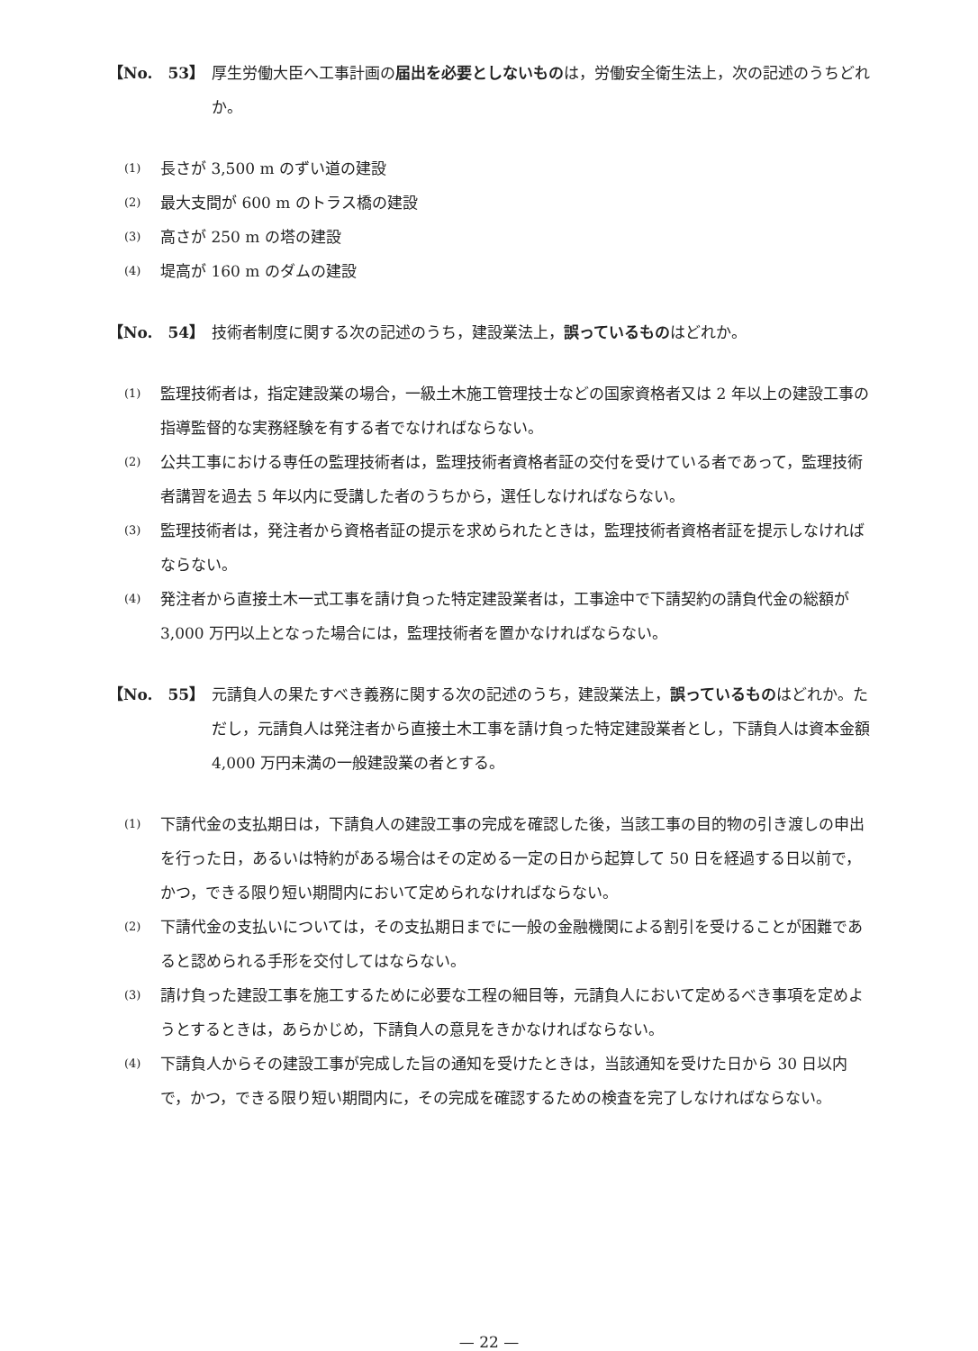【No.　53】 厚生労働大臣へ工事計画の届出を必要としないものは，労働安全衛生法上，次の記述のうちどれか。
(1)
長さが 3,500 m のずい道の建設
(2)
最大支間が 600 m のトラス橋の建設
(3)
高さが 250 m の塔の建設
(4)
堤高が 160 m のダムの建設
【No.　54】 技術者制度に関する次の記述のうち，建設業法上，誤っているものはどれか。
(1)
監理技術者は，指定建設業の場合，一級土木施工管理技士などの国家資格者又は 2 年以上の建設工事の指導監督的な実務経験を有する者でなければならない。
(2)
公共工事における専任の監理技術者は，監理技術者資格者証の交付を受けている者であって，監理技術者講習を過去 5 年以内に受講した者のうちから，選任しなければならない。
(3)
監理技術者は，発注者から資格者証の提示を求められたときは，監理技術者資格者証を提示しなければならない。
(4)
発注者から直接土木一式工事を請け負った特定建設業者は，工事途中で下請契約の請負代金の総額が 3,000 万円以上となった場合には，監理技術者を置かなければならない。
【No.　55】 元請負人の果たすべき義務に関する次の記述のうち，建設業法上，誤っているものはどれか。ただし，元請負人は発注者から直接土木工事を請け負った特定建設業者とし，下請負人は資本金額 4,000 万円未満の一般建設業の者とする。
(1)
下請代金の支払期日は，下請負人の建設工事の完成を確認した後，当該工事の目的物の引き渡しの申出を行った日，あるいは特約がある場合はその定める一定の日から起算して 50 日を経過する日以前で，かつ，できる限り短い期間内において定められなければならない。
(2)
下請代金の支払いについては，その支払期日までに一般の金融機関による割引を受けることが困難であると認められる手形を交付してはならない。
(3)
請け負った建設工事を施工するために必要な工程の細目等，元請負人において定めるべき事項を定めようとするときは，あらかじめ，下請負人の意見をきかなければならない。
(4)
下請負人からその建設工事が完成した旨の通知を受けたときは，当該通知を受けた日から 30 日以内で，かつ，できる限り短い期間内に，その完成を確認するための検査を完了しなければならない。
— 22 —